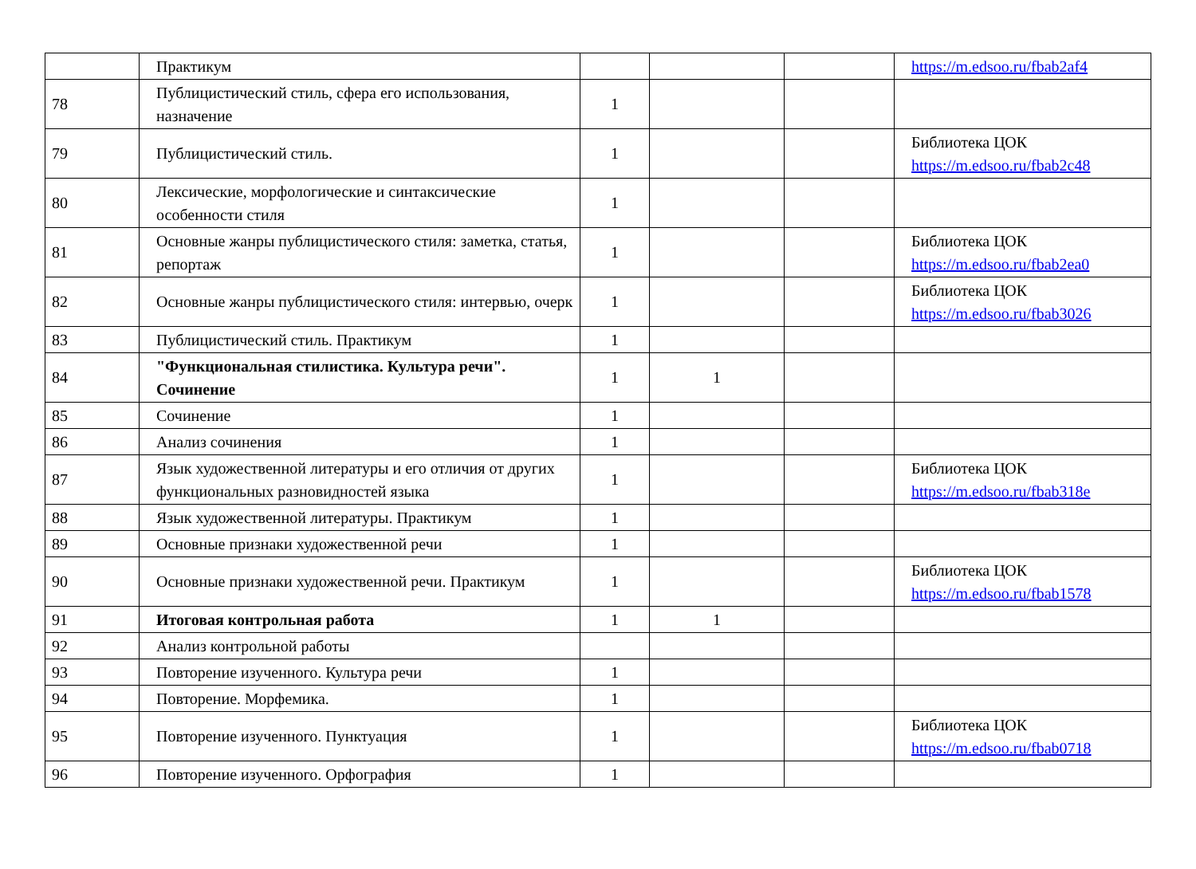| | Практикум | | | | https://m.edsoo.ru/fbab2af4 |
| 78 | Публицистический стиль, сфера его использования, назначение | 1 | | | |
| 79 | Публицистический стиль. | 1 | | | Библиотека ЦОК https://m.edsoo.ru/fbab2c48 |
| 80 | Лексические, морфологические и синтаксические особенности стиля | 1 | | | |
| 81 | Основные жанры публицистического стиля: заметка, статья, репортаж | 1 | | | Библиотека ЦОК https://m.edsoo.ru/fbab2ea0 |
| 82 | Основные жанры публицистического стиля: интервью, очерк | 1 | | | Библиотека ЦОК https://m.edsoo.ru/fbab3026 |
| 83 | Публицистический стиль. Практикум | 1 | | | |
| 84 | "Функциональная стилистика. Культура речи". Сочинение | 1 | 1 | | |
| 85 | Сочинение | 1 | | | |
| 86 | Анализ сочинения | 1 | | | |
| 87 | Язык художественной литературы и его отличия от других функциональных разновидностей языка | 1 | | | Библиотека ЦОК https://m.edsoo.ru/fbab318e |
| 88 | Язык художественной литературы. Практикум | 1 | | | |
| 89 | Основные признаки художественной речи | 1 | | | |
| 90 | Основные признаки художественной речи. Практикум | 1 | | | Библиотека ЦОК https://m.edsoo.ru/fbab1578 |
| 91 | Итоговая контрольная работа | 1 | 1 | | |
| 92 | Анализ контрольной работы | | | | |
| 93 | Повторение изученного. Культура речи | 1 | | | |
| 94 | Повторение. Морфемика. | 1 | | | |
| 95 | Повторение изученного. Пунктуация | 1 | | | Библиотека ЦОК https://m.edsoo.ru/fbab0718 |
| 96 | Повторение изученного. Орфография | 1 | | | |